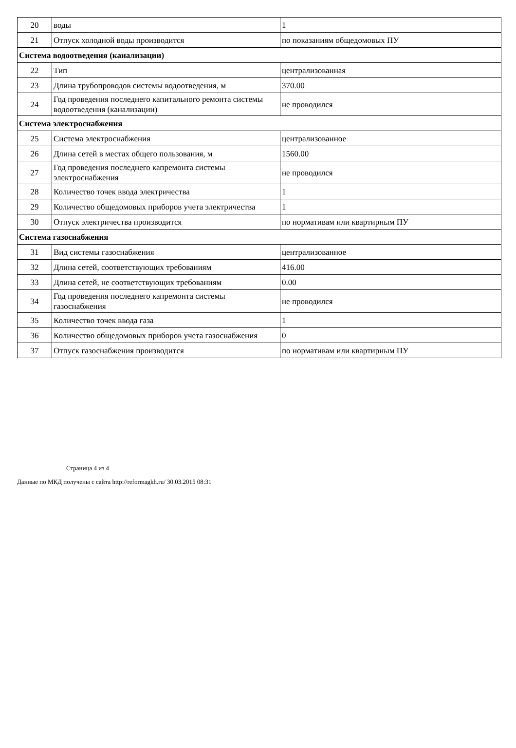| 20 | воды | 1 |
| 21 | Отпуск холодной воды производится | по показаниям общедомовых ПУ |
| Система водоотведения (канализации) | | |
| 22 | Тип | централизованная |
| 23 | Длина трубопроводов системы водоотведения, м | 370.00 |
| 24 | Год проведения последнего капитального ремонта системы водоотведения (канализации) | не проводился |
| Система электроснабжения | | |
| 25 | Система электроснабжения | централизованное |
| 26 | Длина сетей в местах общего пользования, м | 1560.00 |
| 27 | Год проведения последнего капремонта системы электроснабжения | не проводился |
| 28 | Количество точек ввода электричества | 1 |
| 29 | Количество общедомовых приборов учета электричества | 1 |
| 30 | Отпуск электричества производится | по нормативам или квартирным ПУ |
| Система газоснабжения | | |
| 31 | Вид системы газоснабжения | централизованное |
| 32 | Длина сетей, соответствующих требованиям | 416.00 |
| 33 | Длина сетей, не соответствующих требованиям | 0.00 |
| 34 | Год проведения последнего капремонта системы газоснабжения | не проводился |
| 35 | Количество точек ввода газа | 1 |
| 36 | Количество общедомовых приборов учета газоснабжения | 0 |
| 37 | Отпуск газоснабжения производится | по нормативам или квартирным ПУ |
Страница 4 из 4
Данные по МКД получены с сайта http://reformagkh.ru/ 30.03.2015 08:31